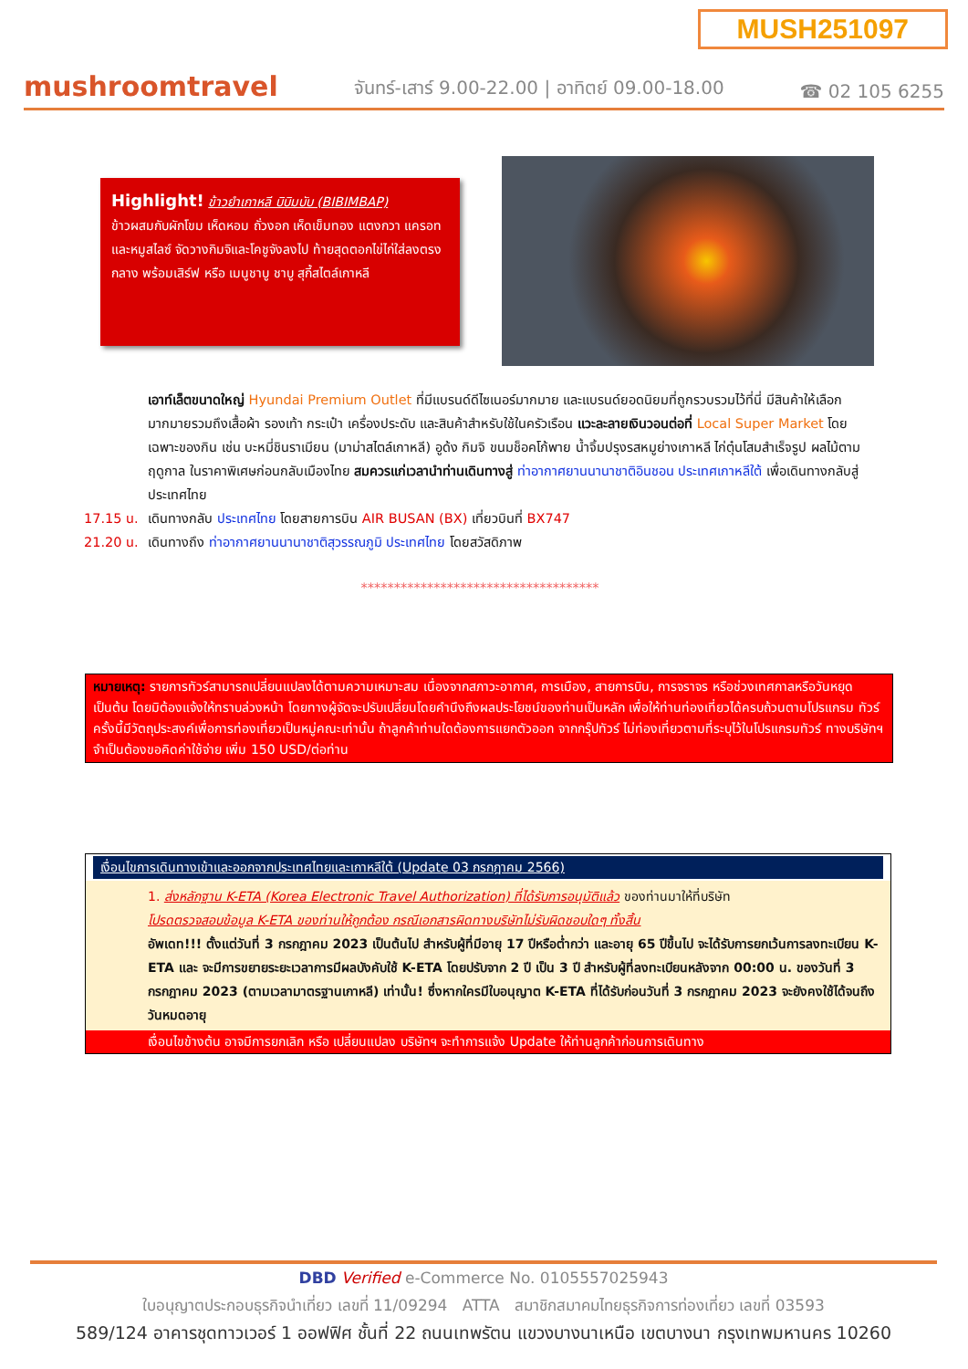MUSH251097
mushroomtravel จันทร์-เสาร์ 9.00-22.00 | อาทิตย์ 09.00-18.00 ☎ 02 105 6255
Highlight! ข้าวยำเกาหลี บิบิมบับ (BIBIMBAP)
ข้าวผสมกับผักโขม เห็ดหอม ถั่วงอก เห็ดเข็มทอง แตงกวา แครอท และหมูสไลซ์ จัดวางกิมจิและโคชูจังลงไป ท้ายสุดตอกไข่ไก่ใส่ลงตรงกลาง พร้อมเสิร์ฟ หรือ เมนูชาบู ชาบู สุกี้สไตล์เกาหลี
เอาท์เล็ตขนาดใหญ่ Hyundai Premium Outlet ที่มีแบรนด์ดีไซเนอร์มากมาย และแบรนด์ยอดนิยมที่ถูกรวบรวมไว้ที่นี่ มีสินค้าให้เลือกมากมายรวมถึงเสื้อผ้า รองเท้า กระเป๋า เครื่องประดับ และสินค้าสำหรับใช้ในครัวเรือน แวะละลายเงินวอนต่อที่ Local Super Market โดยเฉพาะของกิน เช่น บะหมี่ชินราเมียน (มาม่าสไตล์เกาหลี) อูด้ง กิมจิ ขนมช็อคโก้พาย น้ำจิ้มปรุงรสหมูย่างเกาหลี ไก่ตุ๋นโสมสำเร็จรูป ผลไม้ตามฤดูกาล ในราคาพิเศษก่อนกลับเมืองไทย สมควรแก่เวลานำท่านเดินทางสู่ ท่าอากาศยานนานาชาติอินชอน ประเทศเกาหลีใต้ เพื่อเดินทางกลับสู่ประเทศไทย
17.15 น. เดินทางกลับ ประเทศไทย โดยสายการบิน AIR BUSAN (BX) เที่ยวบินที่ BX747
21.20 น. เดินทางถึง ท่าอากาศยานนานาชาติสุวรรณภูมิ ประเทศไทย โดยสวัสดิภาพ
************************************
หมายเหตุ: รายการทัวร์สามารถเปลี่ยนแปลงได้ตามความเหมาะสม เนื่องจากสภาวะอากาศ, การเมือง, สายการบิน, การจราจร หรือช่วงเทศกาลหรือวันหยุด เป็นต้น โดยมิต้องแจ้งให้ทราบล่วงหน้า โดยทางผู้จัดจะปรับเปลี่ยนโดยคำนึงถึงผลประโยชน์ของท่านเป็นหลัก เพื่อให้ท่านท่องเที่ยวได้ครบถ้วนตามโปรแกรม ทัวร์ครั้งนี้มีวัตถุประสงค์เพื่อการท่องเที่ยวเป็นหมู่คณะเท่านั้น ถ้าลูกค้าท่านใดต้องการแยกตัวออก จากกรุ๊ปทัวร์ ไม่ท่องเที่ยวตามที่ระบุไว้ในโปรแกรมทัวร์ ทางบริษัทฯ จำเป็นต้องขอคิดค่าใช้จ่าย เพิ่ม 150 USD/ต่อท่าน
เงื่อนไขการเดินทางเข้าและออกจากประเทศไทยและเกาหลีใต้ (Update 03 กรกฎาคม 2566)
1. ส่งหลักฐาน K-ETA (Korea Electronic Travel Authorization) ที่ได้รับการอนุมัติแล้ว ของท่านมาให้ที่บริษัท
โปรดตรวจสอบข้อมูล K-ETA ของท่านให้ถูกต้อง กรณีเอกสารผิดทางบริษัทไม่รับผิดชอบใดๆ ทั้งสิ้น
อัพเดท!!! ตั้งแต่วันที่ 3 กรกฎาคม 2023 เป็นต้นไป สำหรับผู้ที่มีอายุ 17 ปีหรือต่ำกว่า และอายุ 65 ปีขึ้นไป จะได้รับการยกเว้นการลงทะเบียน K-ETA และ จะมีการขยายระยะเวลาการมีผลบังคับใช้ K-ETA โดยปรับจาก 2 ปี เป็น 3 ปี สำหรับผู้ที่ลงทะเบียนหลังจาก 00:00 น. ของวันที่ 3 กรกฎาคม 2023 (ตามเวลามาตรฐานเกาหลี) เท่านั้น! ซึ่งหากใครมีใบอนุญาต K-ETA ที่ได้รับก่อนวันที่ 3 กรกฎาคม 2023 จะยังคงใช้ได้จนถึงวันหมดอายุ
เงื่อนไขข้างต้น อาจมีการยกเลิก หรือ เปลี่ยนแปลง บริษัทฯ จะทำการแจ้ง Update ให้ท่านลูกค้าก่อนการเดินทาง
DBD Verified e-Commerce No. 0105557025943
ใบอนุญาตประกอบธุรกิจนำเที่ยว เลขที่ 11/09294 ATTA สมาชิกสมาคมไทยธุรกิจการท่องเที่ยว เลขที่ 03593
589/124 อาคารชุดทาวเวอร์ 1 ออฟฟิศ ชั้นที่ 22 ถนนเทพรัตน แขวงบางนาเหนือ เขตบางนา กรุงเทพมหานคร 10260